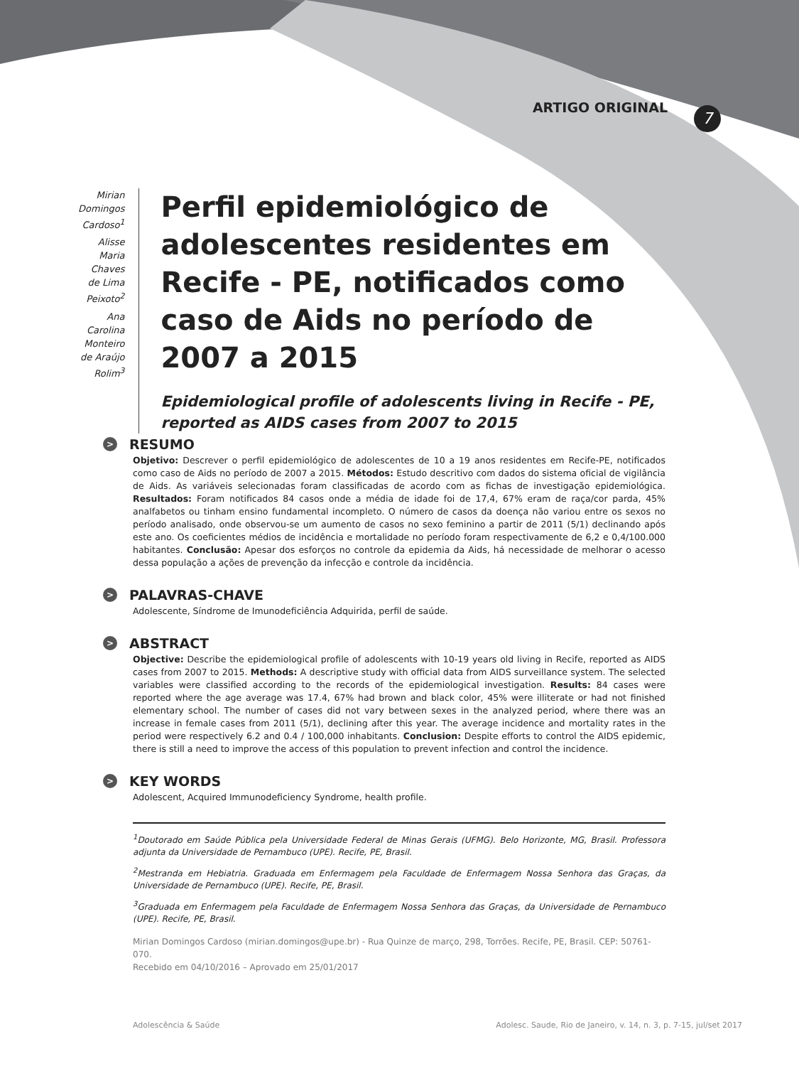ARTIGO ORIGINAL 7
Mirian Domingos Cardoso<sup>1</sup>
Alisse Maria Chaves de Lima Peixoto<sup>2</sup>
Ana Carolina Monteiro de Araújo Rolim<sup>3</sup>
Perfil epidemiológico de adolescentes residentes em Recife - PE, notificados como caso de Aids no período de 2007 a 2015
Epidemiological profile of adolescents living in Recife - PE, reported as AIDS cases from 2007 to 2015
> RESUMO
Objetivo: Descrever o perfil epidemiológico de adolescentes de 10 a 19 anos residentes em Recife-PE, notificados como caso de Aids no período de 2007 a 2015. Métodos: Estudo descritivo com dados do sistema oficial de vigilância de Aids. As variáveis selecionadas foram classificadas de acordo com as fichas de investigação epidemiológica. Resultados: Foram notificados 84 casos onde a média de idade foi de 17,4, 67% eram de raça/cor parda, 45% analfabetos ou tinham ensino fundamental incompleto. O número de casos da doença não variou entre os sexos no período analisado, onde observou-se um aumento de casos no sexo feminino a partir de 2011 (5/1) declinando após este ano. Os coeficientes médios de incidência e mortalidade no período foram respectivamente de 6,2 e 0,4/100.000 habitantes. Conclusão: Apesar dos esforços no controle da epidemia da Aids, há necessidade de melhorar o acesso dessa população a ações de prevenção da infecção e controle da incidência.
> PALAVRAS-CHAVE
Adolescente, Síndrome de Imunodeficiência Adquirida, perfil de saúde.
> ABSTRACT
Objective: Describe the epidemiological profile of adolescents with 10-19 years old living in Recife, reported as AIDS cases from 2007 to 2015. Methods: A descriptive study with official data from AIDS surveillance system. The selected variables were classified according to the records of the epidemiological investigation. Results: 84 cases were reported where the age average was 17.4, 67% had brown and black color, 45% were illiterate or had not finished elementary school. The number of cases did not vary between sexes in the analyzed period, where there was an increase in female cases from 2011 (5/1), declining after this year. The average incidence and mortality rates in the period were respectively 6.2 and 0.4 / 100,000 inhabitants. Conclusion: Despite efforts to control the AIDS epidemic, there is still a need to improve the access of this population to prevent infection and control the incidence.
> KEY WORDS
Adolescent, Acquired Immunodeficiency Syndrome, health profile.
<sup>1</sup> Doutorado em Saúde Pública pela Universidade Federal de Minas Gerais (UFMG). Belo Horizonte, MG, Brasil. Professora adjunta da Universidade de Pernambuco (UPE). Recife, PE, Brasil.
<sup>2</sup> Mestranda em Hebiatria. Graduada em Enfermagem pela Faculdade de Enfermagem Nossa Senhora das Graças, da Universidade de Pernambuco (UPE). Recife, PE, Brasil.
<sup>3</sup> Graduada em Enfermagem pela Faculdade de Enfermagem Nossa Senhora das Graças, da Universidade de Pernambuco (UPE). Recife, PE, Brasil.
Mirian Domingos Cardoso (mirian.domingos@upe.br) - Rua Quinze de março, 298, Torrões. Recife, PE, Brasil. CEP: 50761-070.
Recebido em 04/10/2016 – Aprovado em 25/01/2017
Adolescência & Saúde Adolesc. Saude, Rio de Janeiro, v. 14, n. 3, p. 7-15, jul/set 2017